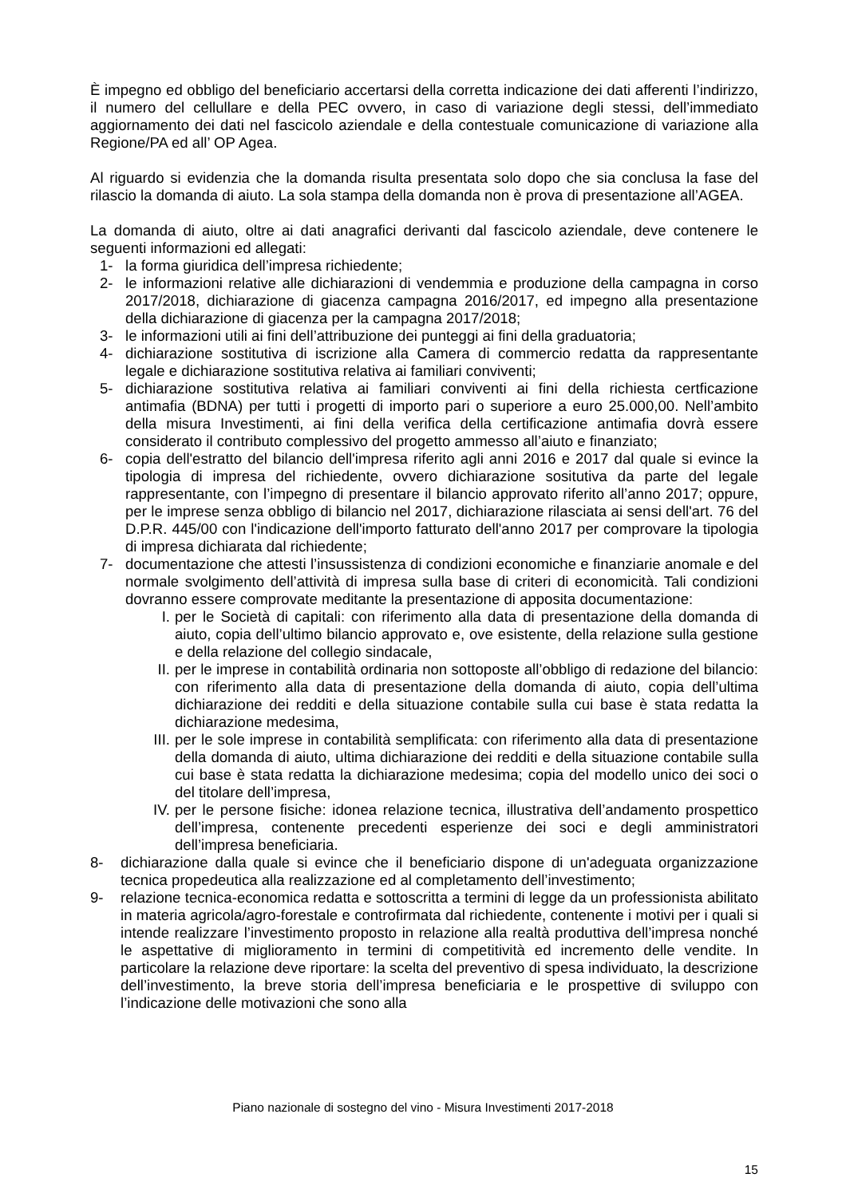È impegno ed obbligo del beneficiario accertarsi della corretta indicazione dei dati afferenti l’indirizzo, il numero del cellullare e della PEC ovvero, in caso di variazione degli stessi, dell’immediato aggiornamento dei dati nel fascicolo aziendale e della contestuale comunicazione di variazione alla Regione/PA ed all’ OP Agea.
Al riguardo si evidenzia che la domanda risulta presentata solo dopo che sia conclusa la fase del rilascio la domanda di aiuto. La sola stampa della domanda non è prova di presentazione all’AGEA.
La domanda di aiuto, oltre ai dati anagrafici derivanti dal fascicolo aziendale, deve contenere le seguenti informazioni ed allegati:
1- la forma giuridica dell’impresa richiedente;
2- le informazioni relative alle dichiarazioni di vendemmia e produzione della campagna in corso 2017/2018, dichiarazione di giacenza campagna 2016/2017, ed impegno alla presentazione della dichiarazione di giacenza per la campagna 2017/2018;
3- le informazioni utili ai fini dell’attribuzione dei punteggi ai fini della graduatoria;
4- dichiarazione sostitutiva di iscrizione alla Camera di commercio redatta da rappresentante legale e dichiarazione sostitutiva relativa ai familiari conviventi;
5- dichiarazione sostitutiva relativa ai familiari conviventi ai fini della richiesta certficazione antimafia (BDNA) per tutti i progetti di importo pari o superiore a euro 25.000,00. Nell’ambito della misura Investimenti, ai fini della verifica della certificazione antimafia dovrà essere considerato il contributo complessivo del progetto ammesso all’aiuto e finanziato;
6- copia dell'estratto del bilancio dell'impresa riferito agli anni 2016 e 2017 dal quale si evince la tipologia di impresa del richiedente, ovvero dichiarazione sositutiva da parte del legale rappresentante, con l’impegno di presentare il bilancio approvato riferito all’anno 2017; oppure, per le imprese senza obbligo di bilancio nel 2017, dichiarazione rilasciata ai sensi dell'art. 76 del D.P.R. 445/00 con l'indicazione dell'importo fatturato dell'anno 2017 per comprovare la tipologia di impresa dichiarata dal richiedente;
7- documentazione che attesti l’insussistenza di condizioni economiche e finanziarie anomale e del normale svolgimento dell’attività di impresa sulla base di criteri di economicità. Tali condizioni dovranno essere comprovate meditante la presentazione di apposita documentazione:
I. per le Società di capitali: con riferimento alla data di presentazione della domanda di aiuto, copia dell’ultimo bilancio approvato e, ove esistente, della relazione sulla gestione e della relazione del collegio sindacale,
II. per le imprese in contabilità ordinaria non sottoposte all’obbligo di redazione del bilancio: con riferimento alla data di presentazione della domanda di aiuto, copia dell’ultima dichiarazione dei redditi e della situazione contabile sulla cui base è stata redatta la dichiarazione medesima,
III. per le sole imprese in contabilità semplificata: con riferimento alla data di presentazione della domanda di aiuto, ultima dichiarazione dei redditi e della situazione contabile sulla cui base è stata redatta la dichiarazione medesima; copia del modello unico dei soci o del titolare dell’impresa,
IV. per le persone fisiche: idonea relazione tecnica, illustrativa dell’andamento prospettico dell’impresa, contenente precedenti esperienze dei soci e degli amministratori dell’impresa beneficiaria.
8- dichiarazione dalla quale si evince che il beneficiario dispone di un'adeguata organizzazione tecnica propedeutica alla realizzazione ed al completamento dell’investimento;
9- relazione tecnica-economica redatta e sottoscritta a termini di legge da un professionista abilitato in materia agricola/agro-forestale e controfirmata dal richiedente, contenente i motivi per i quali si intende realizzare l’investimento proposto in relazione alla realtà produttiva dell’impresa nonché le aspettative di miglioramento in termini di competitività ed incremento delle vendite. In particolare la relazione deve riportare: la scelta del preventivo di spesa individuato, la descrizione dell’investimento, la breve storia dell’impresa beneficiaria e le prospettive di sviluppo con l’indicazione delle motivazioni che sono alla
Piano nazionale di sostegno del vino - Misura Investimenti 2017-2018
15